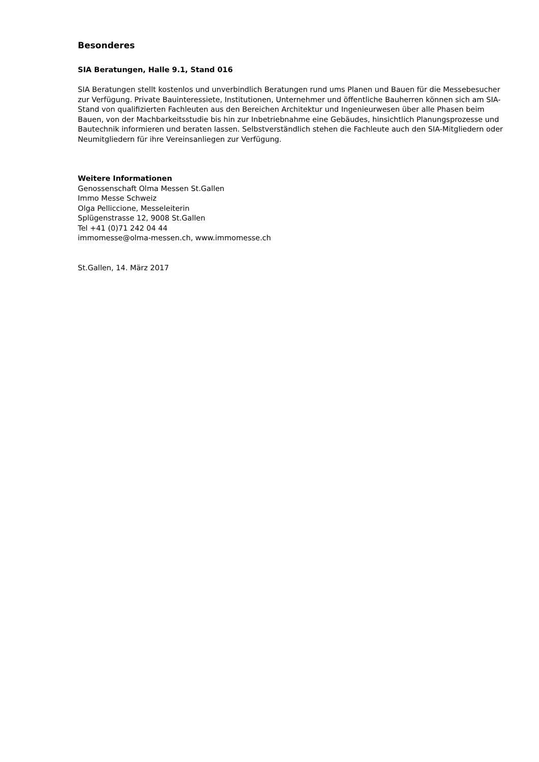Besonderes
SIA Beratungen, Halle 9.1, Stand 016
SIA Beratungen stellt kostenlos und unverbindlich Beratungen rund ums Planen und Bauen für die Messebesucher zur Verfügung. Private Bauinteressiete, Institutionen, Unternehmer und öffentliche Bauherren können sich am SIA-Stand von qualifizierten Fachleuten aus den Bereichen Architektur und Ingenieurwesen über alle Phasen beim Bauen, von der Machbarkeitsstudie bis hin zur Inbetriebnahme eine Gebäudes, hinsichtlich Planungsprozesse und Bautechnik informieren und beraten lassen. Selbst­verständlich stehen die Fachleute auch den SIA-Mitgliedern oder Neumitgliedern für ihre Vereinsanlie­gen zur Verfügung.
Weitere Informationen
Genossenschaft Olma Messen St.Gallen
Immo Messe Schweiz
Olga Pelliccione, Messeleiterin
Splügenstrasse 12, 9008 St.Gallen
Tel +41 (0)71 242 04 44
immomesse@olma-messen.ch, www.immomesse.ch
St.Gallen, 14. März 2017